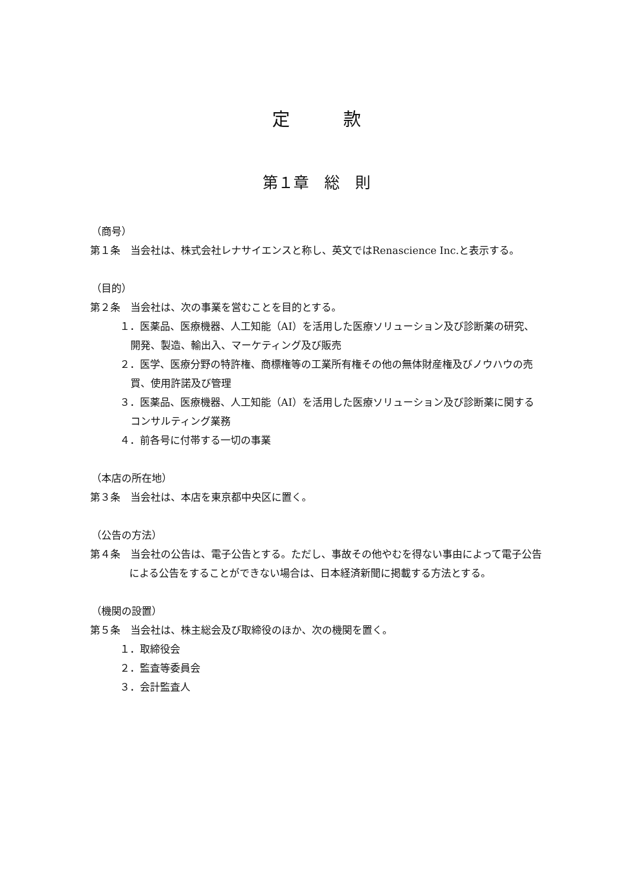定　　　款
第１章　総　則
（商号）
第１条　当会社は、株式会社レナサイエンスと称し、英文ではRenascience Inc.と表示する。
（目的）
第２条　当会社は、次の事業を営むことを目的とする。
１．医薬品、医療機器、人工知能（AI）を活用した医療ソリューション及び診断薬の研究、開発、製造、輸出入、マーケティング及び販売
２．医学、医療分野の特許権、商標権等の工業所有権その他の無体財産権及びノウハウの売買、使用許諾及び管理
３．医薬品、医療機器、人工知能（AI）を活用した医療ソリューション及び診断薬に関するコンサルティング業務
４．前各号に付帯する一切の事業
（本店の所在地）
第３条　当会社は、本店を東京都中央区に置く。
（公告の方法）
第４条　当会社の公告は、電子公告とする。ただし、事故その他やむを得ない事由によって電子公告による公告をすることができない場合は、日本経済新聞に掲載する方法とする。
（機関の設置）
第５条　当会社は、株主総会及び取締役のほか、次の機関を置く。
１．取締役会
２．監査等委員会
３．会計監査人